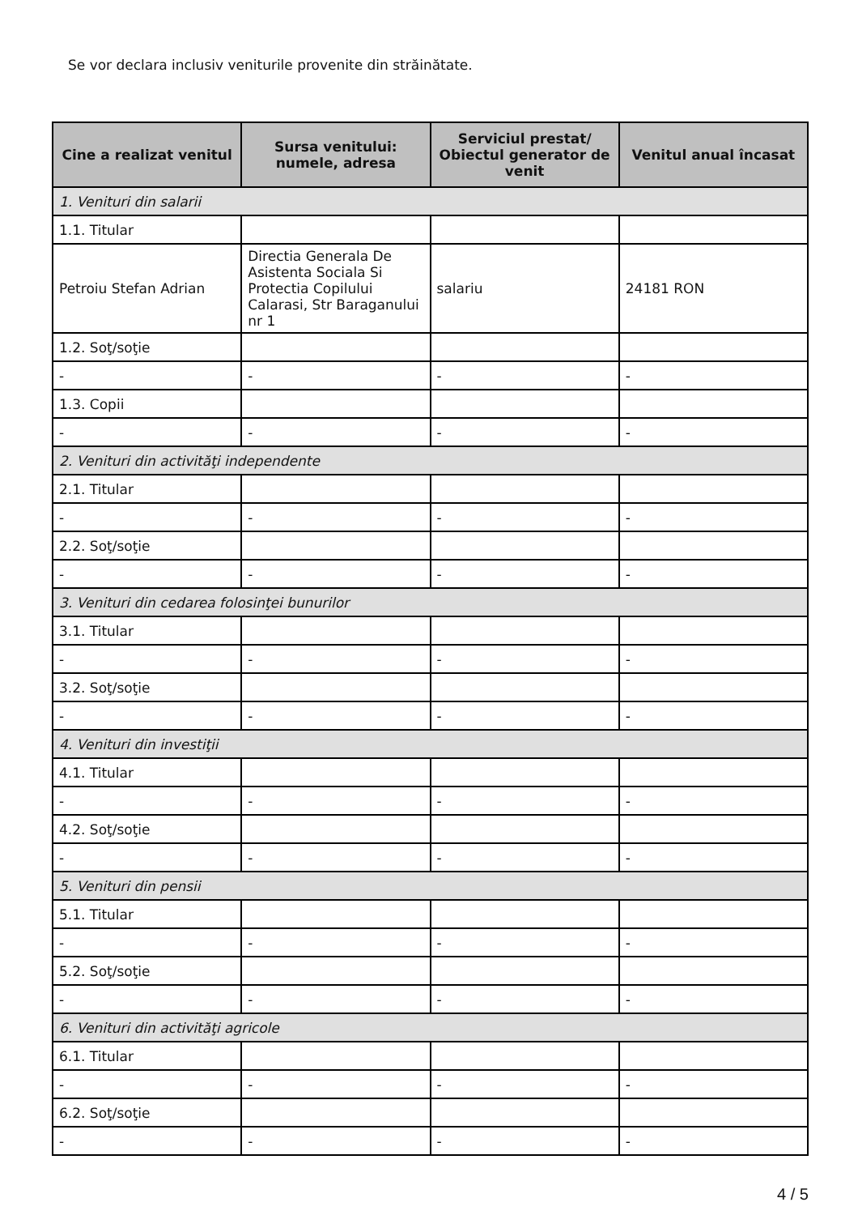Se vor declara inclusiv veniturile provenite din străinătate.
| Cine a realizat venitul | Sursa venitului: numele, adresa | Serviciul prestat/ Obiectul generator de venit | Venitul anual încasat |
| --- | --- | --- | --- |
| 1. Venituri din salarii | | | |
| 1.1. Titular | | | |
| Petroiu Stefan Adrian | Directia Generala De Asistenta Sociala Si Protectia Copilului Calarasi, Str Baraganului nr 1 | salariu | 24181 RON |
| 1.2. Soţ/soţie | | | |
| - | - | - | - |
| 1.3. Copii | | | |
| - | - | - | - |
| 2. Venituri din activităţi independente | | | |
| 2.1. Titular | | | |
| - | - | - | - |
| 2.2. Soţ/soţie | | | |
| - | - | - | - |
| 3. Venituri din cedarea folosinţei bunurilor | | | |
| 3.1. Titular | | | |
| - | - | - | - |
| 3.2. Soţ/soţie | | | |
| - | - | - | - |
| 4. Venituri din investiţii | | | |
| 4.1. Titular | | | |
| - | - | - | - |
| 4.2. Soţ/soţie | | | |
| - | - | - | - |
| 5. Venituri din pensii | | | |
| 5.1. Titular | | | |
| - | - | - | - |
| 5.2. Soţ/soţie | | | |
| - | - | - | - |
| 6. Venituri din activităţi agricole | | | |
| 6.1. Titular | | | |
| - | - | - | - |
| 6.2. Soţ/soţie | | | |
| - | - | - | - |
4 / 5